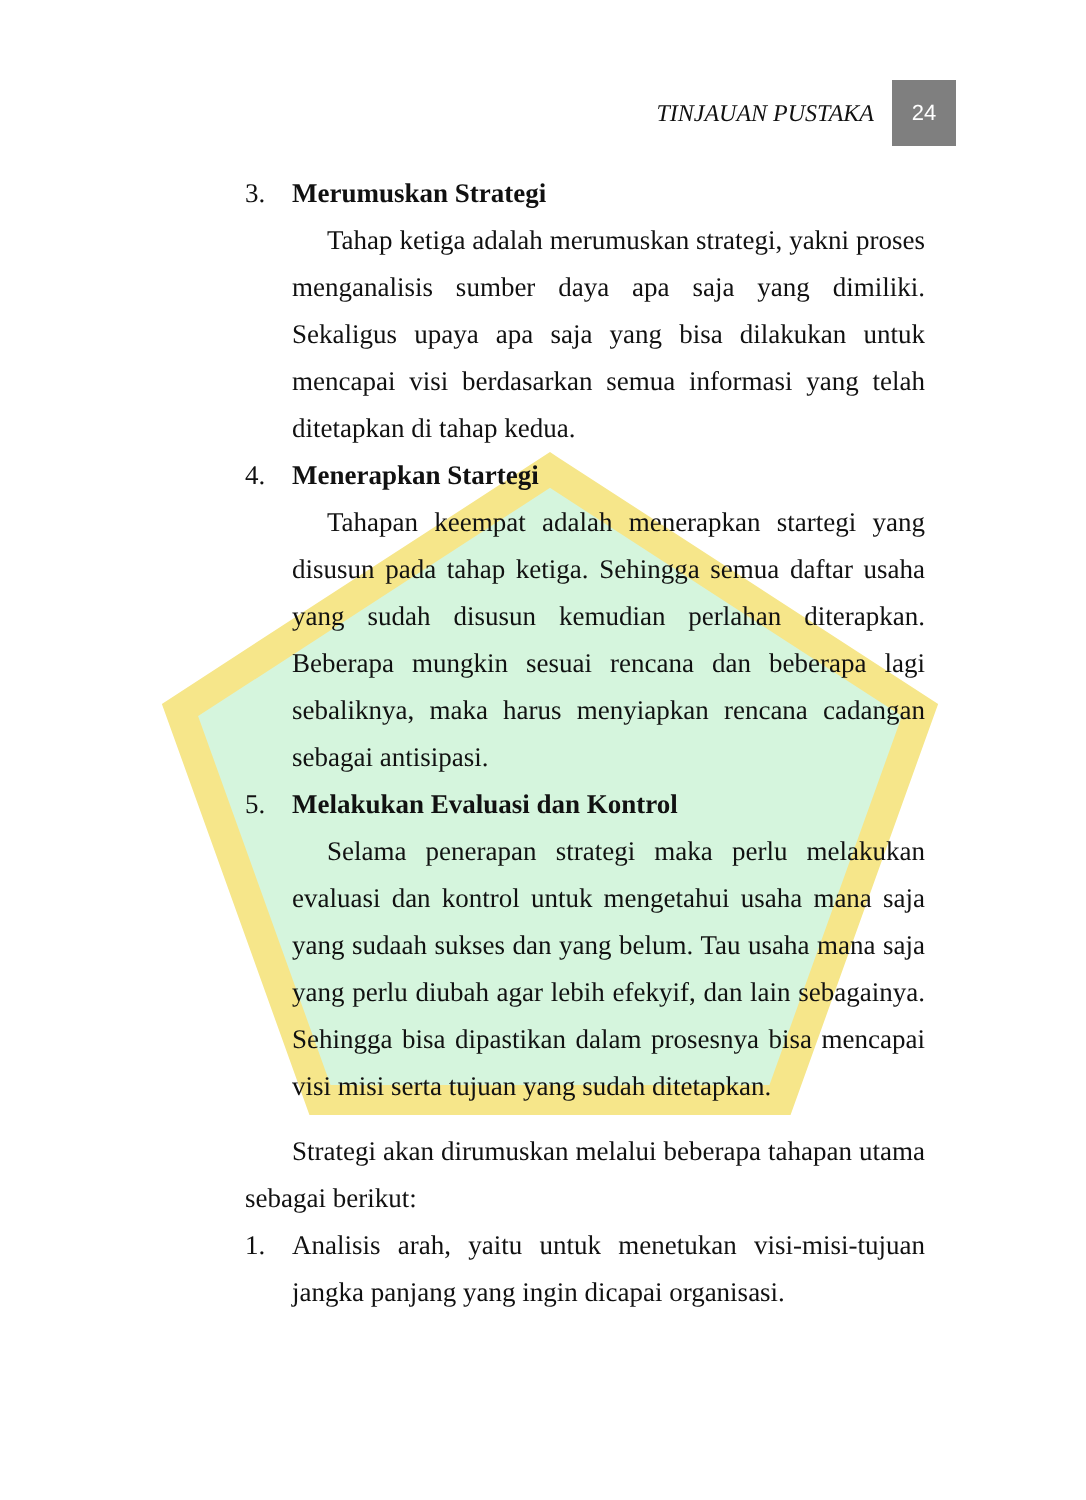TINJAUAN PUSTAKA
24
3. Merumuskan Strategi
Tahap ketiga adalah merumuskan strategi, yakni proses menganalisis sumber daya apa saja yang dimiliki. Sekaligus upaya apa saja yang bisa dilakukan untuk mencapai visi berdasarkan semua informasi yang telah ditetapkan di tahap kedua.
4. Menerapkan Startegi
Tahapan keempat adalah menerapkan startegi yang disusun pada tahap ketiga. Sehingga semua daftar usaha yang sudah disusun kemudian perlahan diterapkan. Beberapa mungkin sesuai rencana dan beberapa lagi sebaliknya, maka harus menyiapkan rencana cadangan sebagai antisipasi.
5. Melakukan Evaluasi dan Kontrol
Selama penerapan strategi maka perlu melakukan evaluasi dan kontrol untuk mengetahui usaha mana saja yang sudaah sukses dan yang belum. Tau usaha mana saja yang perlu diubah agar lebih efekyif, dan lain sebagainya. Sehingga bisa dipastikan dalam prosesnya bisa mencapai visi misi serta tujuan yang sudah ditetapkan.
Strategi akan dirumuskan melalui beberapa tahapan utama sebagai berikut:
1. Analisis arah, yaitu untuk menetukan visi-misi-tujuan jangka panjang yang ingin dicapai organisasi.